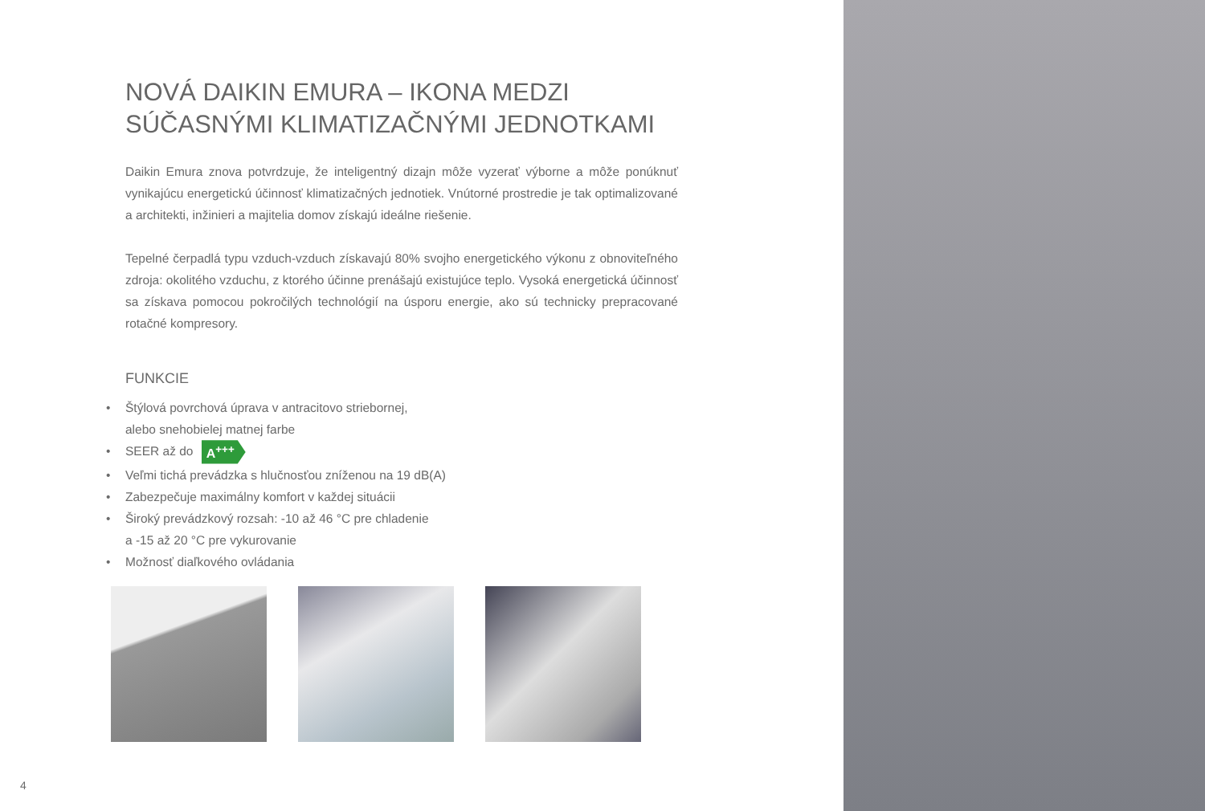NOVÁ DAIKIN EMURA – IKONA MEDZI SÚČASNÝMI KLIMATIZAČNÝMI JEDNOTKAMI
Daikin Emura znova potvrdzuje, že inteligentný dizajn môže vyzerať výborne a môže ponúknuť vynikajúcu energetickú účinnosť klimatizačných jednotiek. Vnútorné prostredie je tak optimalizované a architekti, inžinieri a majitelia domov získajú ideálne riešenie.
Tepelné čerpadlá typu vzduch-vzduch získavajú 80% svojho energetického výkonu z obnoviteľného zdroja: okolitého vzduchu, z ktorého účinne prenášajú existujúce teplo. Vysoká energetická účinnosť sa získava pomocou pokročilých technológií na úsporu energie, ako sú technicky prepracované rotačné kompresory.
FUNKCIE
• Štýlová povrchová úprava v antracitovo striebornej,
alebo snehobielej matnej farbe
• SEER až do A<sup>+++</sup>
• Veľmi tichá prevádzka s hlučnosťou zníženou na 19 dB(A)
• Zabezpečuje maximálny komfort v každej situácii
• Široký prevádzkový rozsah: -10 až 46 °C pre chladenie
a -15 až 20 °C pre vykurovanie
• Možnosť diaľkového ovládania
4